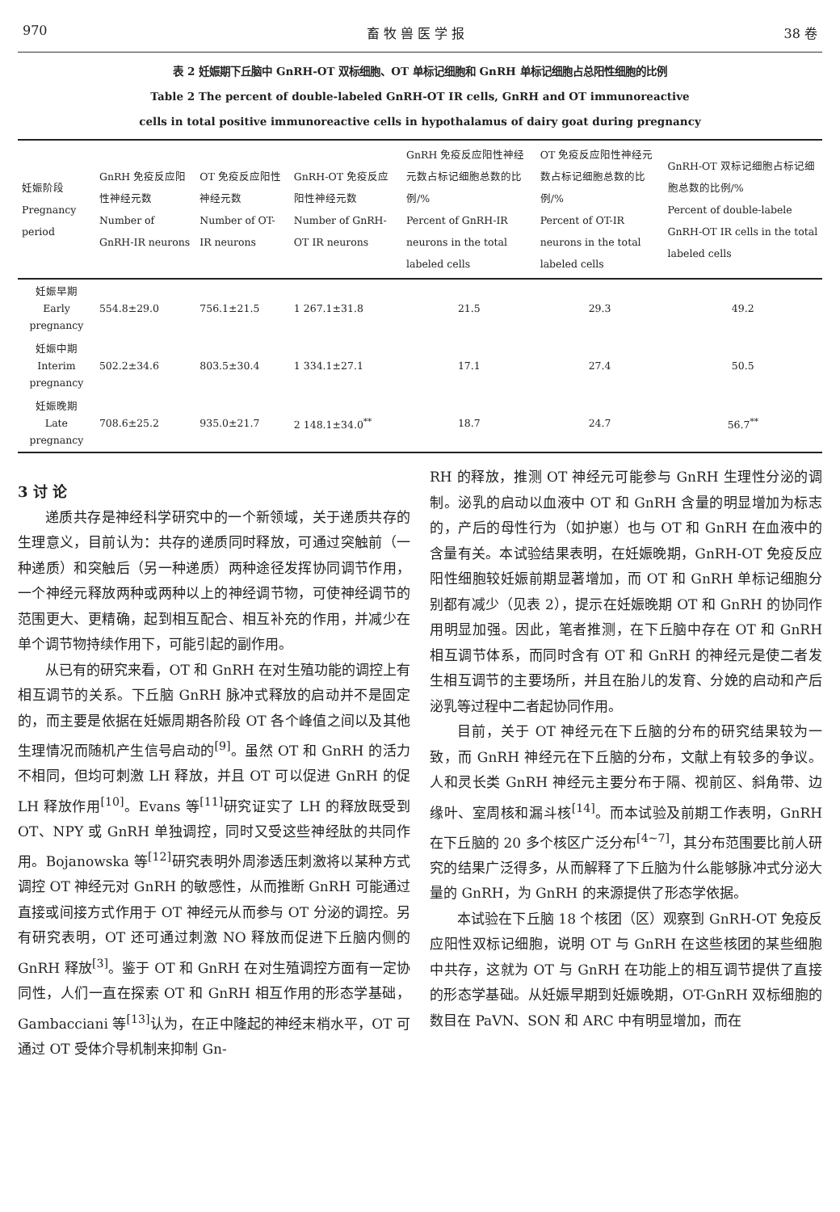970 畜 牧 兽 医 学 报 38 卷
表 2 妊娠期下丘脑中 GnRH-OT 双标细胞、OT 单标记细胞和 GnRH 单标记细胞占总阳性细胞的比例
Table 2 The percent of double-labeled GnRH-OT IR cells, GnRH and OT immunoreactive
cells in total positive immunoreactive cells in hypothalamus of dairy goat during pregnancy
| 妊娠阶段 Pregnancy period | GnRH 免疫反应阳性神经元数 Number of GnRH-IR neurons | OT 免疫反应阳性神经元数 Number of OT-IR neurons | GnRH-OT 免疫反应阳性神经元数 Number of GnRH-OT IR neurons | GnRH 免疫反应阳性神经元数占标记细胞总数的比例/% Percent of GnRH-IR neurons in the total labeled cells | OT 免疫反应阳性神经元数占标记细胞总数的比例/% Percent of OT-IR neurons in the total labeled cells | GnRH-OT 双标记细胞占标记细胞总数的比例/% Percent of double-labele GnRH-OT IR cells in the total labeled cells |
| --- | --- | --- | --- | --- | --- | --- |
| 妊娠早期 Early pregnancy | 554.8±29.0 | 756.1±21.5 | 1 267.1±31.8 | 21.5 | 29.3 | 49.2 |
| 妊娠中期 Interim pregnancy | 502.2±34.6 | 803.5±30.4 | 1 334.1±27.1 | 17.1 | 27.4 | 50.5 |
| 妊娠晚期 Late pregnancy | 708.6±25.2 | 935.0±21.7 | 2 148.1±34.0<sup>**</sup> | 18.7 | 24.7 | 56.7<sup>**</sup> |
3 讨 论
递质共存是神经科学研究中的一个新领域，关于递质共存的生理意义，目前认为：共存的递质同时释放，可通过突触前（一种递质）和突触后（另一种递质）两种途径发挥协同调节作用，一个神经元释放两种或两种以上的神经调节物，可使神经调节的范围更大、更精确，起到相互配合、相互补充的作用，并减少在单个调节物持续作用下，可能引起的副作用。
从已有的研究来看，OT 和 GnRH 在对生殖功能的调控上有相互调节的关系。下丘脑 GnRH 脉冲式释放的启动并不是固定的，而主要是依据在妊娠周期各阶段 OT 各个峰值之间以及其他生理情况而随机产生信号启动的<sup>[9]</sup>。虽然 OT 和 GnRH 的活力不相同，但均可刺激 LH 释放，并且 OT 可以促进 GnRH 的促 LH 释放作用<sup>[10]</sup>。Evans 等<sup>[11]</sup>研究证实了 LH 的释放既受到 OT、NPY 或 GnRH 单独调控，同时又受这些神经肽的共同作用。Bojanowska 等<sup>[12]</sup>研究表明外周渗透压刺激将以某种方式调控 OT 神经元对 GnRH 的敏感性，从而推断 GnRH 可能通过直接或间接方式作用于 OT 神经元从而参与 OT 分泌的调控。另有研究表明，OT 还可通过刺激 NO 释放而促进下丘脑内侧的 GnRH 释放<sup>[3]</sup>。鉴于 OT 和 GnRH 在对生殖调控方面有一定协同性，人们一直在探索 OT 和 GnRH 相互作用的形态学基础，Gambacciani 等<sup>[13]</sup>认为，在正中隆起的神经末梢水平，OT 可通过 OT 受体介导机制来抑制 Gn-
RH 的释放，推测 OT 神经元可能参与 GnRH 生理性分泌的调制。泌乳的启动以血液中 OT 和 GnRH 含量的明显增加为标志的，产后的母性行为（如护崽）也与 OT 和 GnRH 在血液中的含量有关。本试验结果表明，在妊娠晚期，GnRH-OT 免疫反应阳性细胞较妊娠前期显著增加，而 OT 和 GnRH 单标记细胞分别都有减少（见表 2），提示在妊娠晚期 OT 和 GnRH 的协同作用明显加强。因此，笔者推测，在下丘脑中存在 OT 和 GnRH 相互调节体系，而同时含有 OT 和 GnRH 的神经元是使二者发生相互调节的主要场所，并且在胎儿的发育、分娩的启动和产后泌乳等过程中二者起协同作用。
目前，关于 OT 神经元在下丘脑的分布的研究结果较为一致，而 GnRH 神经元在下丘脑的分布，文献上有较多的争议。人和灵长类 GnRH 神经元主要分布于隔、视前区、斜角带、边缘叶、室周核和漏斗核<sup>[14]</sup>。而本试验及前期工作表明，GnRH 在下丘脑的 20 多个核区广泛分布<sup>[4~7]</sup>，其分布范围要比前人研究的结果广泛得多，从而解释了下丘脑为什么能够脉冲式分泌大量的 GnRH，为 GnRH 的来源提供了形态学依据。
本试验在下丘脑 18 个核团（区）观察到 GnRH-OT 免疫反应阳性双标记细胞，说明 OT 与 GnRH 在这些核团的某些细胞中共存，这就为 OT 与 GnRH 在功能上的相互调节提供了直接的形态学基础。从妊娠早期到妊娠晚期，OT-GnRH 双标细胞的数目在 PaVN、SON 和 ARC 中有明显增加，而在